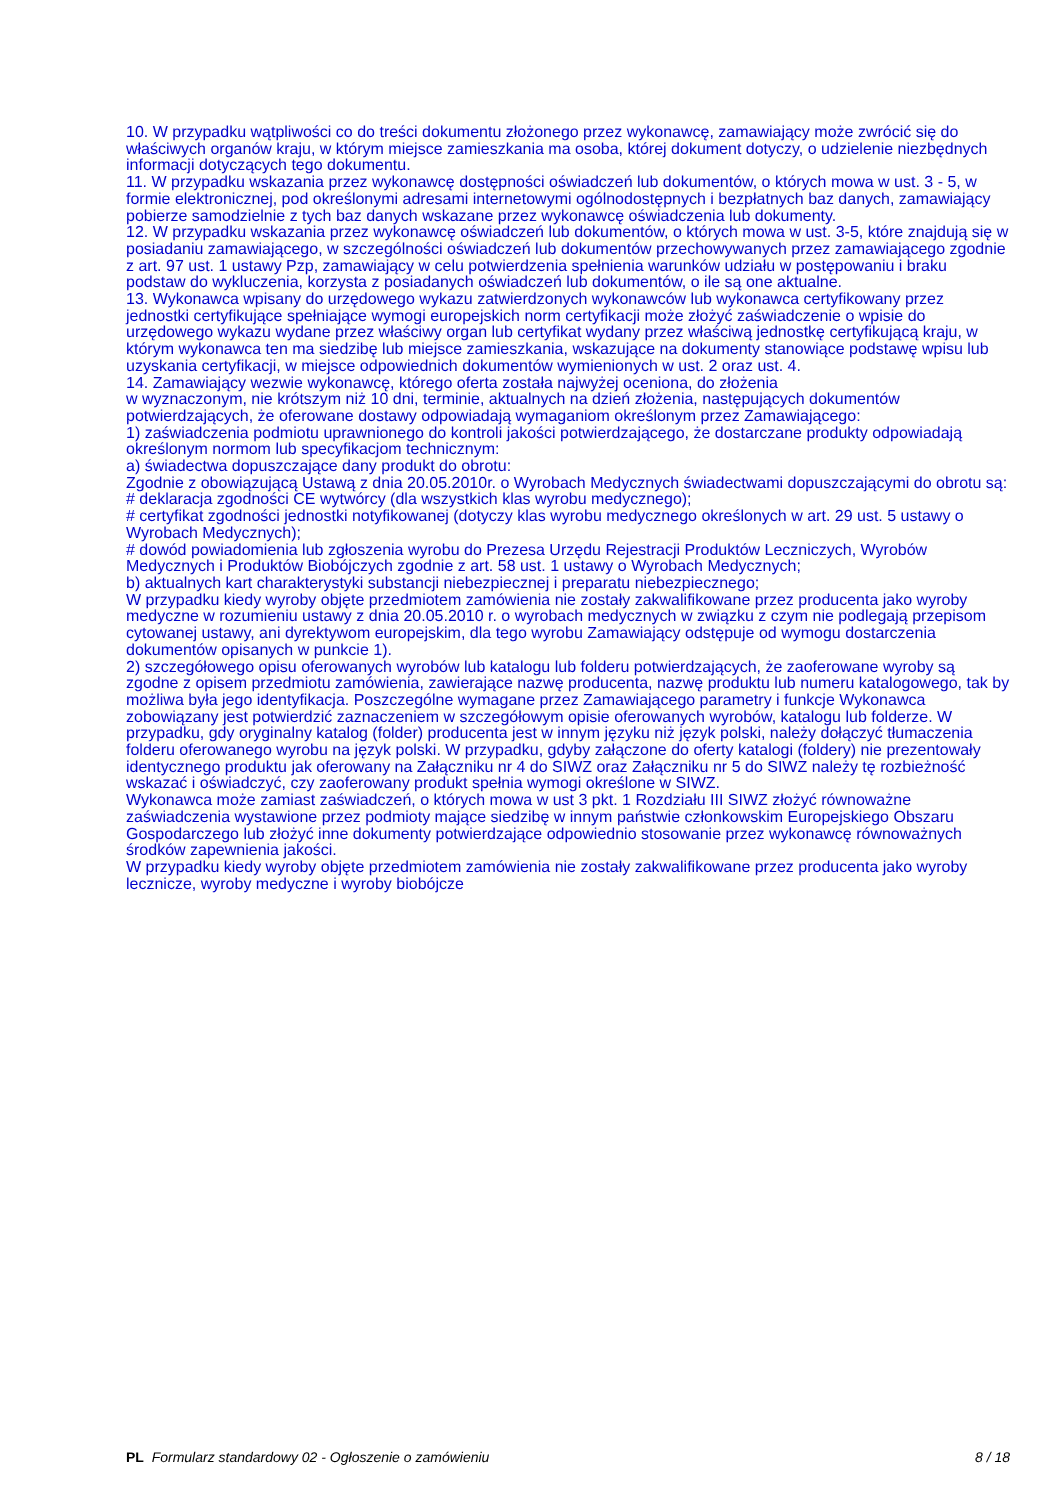10. W przypadku wątpliwości co do treści dokumentu złożonego przez wykonawcę, zamawiający może zwrócić się do właściwych organów kraju, w którym miejsce zamieszkania ma osoba, której dokument dotyczy, o udzielenie niezbędnych informacji dotyczących tego dokumentu.
11. W przypadku wskazania przez wykonawcę dostępności oświadczeń lub dokumentów, o których mowa w ust. 3 - 5, w formie elektronicznej, pod określonymi adresami internetowymi ogólnodostępnych i bezpłatnych baz danych, zamawiający pobierze samodzielnie z tych baz danych wskazane przez wykonawcę oświadczenia lub dokumenty.
12. W przypadku wskazania przez wykonawcę oświadczeń lub dokumentów, o których mowa w ust. 3-5, które znajdują się w posiadaniu zamawiającego, w szczególności oświadczeń lub dokumentów przechowywanych przez zamawiającego zgodnie z art. 97 ust. 1 ustawy Pzp, zamawiający w celu potwierdzenia spełnienia warunków udziału w postępowaniu i braku podstaw do wykluczenia, korzysta z posiadanych oświadczeń lub dokumentów, o ile są one aktualne.
13. Wykonawca wpisany do urzędowego wykazu zatwierdzonych wykonawców lub wykonawca certyfikowany przez jednostki certyfikujące spełniające wymogi europejskich norm certyfikacji może złożyć zaświadczenie o wpisie do urzędowego wykazu wydane przez właściwy organ lub certyfikat wydany przez właściwą jednostkę certyfikującą kraju, w którym wykonawca ten ma siedzibę lub miejsce zamieszkania, wskazujące na dokumenty stanowiące podstawę wpisu lub uzyskania certyfikacji, w miejsce odpowiednich dokumentów wymienionych w ust. 2 oraz ust. 4.
14. Zamawiający wezwie wykonawcę, którego oferta została najwyżej oceniona, do złożenia
w wyznaczonym, nie krótszym niż 10 dni, terminie, aktualnych na dzień złożenia, następujących dokumentów potwierdzających, że oferowane dostawy odpowiadają wymaganiom określonym przez Zamawiającego:
1) zaświadczenia podmiotu uprawnionego do kontroli jakości potwierdzającego, że dostarczane produkty odpowiadają określonym normom lub specyfikacjom technicznym:
a) świadectwa dopuszczające dany produkt do obrotu:
Zgodnie z obowiązującą Ustawą z dnia 20.05.2010r. o Wyrobach Medycznych świadectwami dopuszczającymi do obrotu są:
# deklaracja zgodności CE wytwórcy (dla wszystkich klas wyrobu medycznego);
# certyfikat zgodności jednostki notyfikowanej (dotyczy klas wyrobu medycznego określonych w art. 29 ust. 5 ustawy o Wyrobach Medycznych);
# dowód powiadomienia lub zgłoszenia wyrobu do Prezesa Urzędu Rejestracji Produktów Leczniczych, Wyrobów Medycznych i Produktów Biobójczych zgodnie z art. 58 ust. 1 ustawy o Wyrobach Medycznych;
b) aktualnych kart charakterystyki substancji niebezpiecznej i preparatu niebezpiecznego;
W przypadku kiedy wyroby objęte przedmiotem zamówienia nie zostały zakwalifikowane przez producenta jako wyroby medyczne w rozumieniu ustawy z dnia 20.05.2010 r. o wyrobach medycznych w związku z czym nie podlegają przepisom cytowanej ustawy, ani dyrektywom europejskim, dla tego wyrobu Zamawiający odstępuje od wymogu dostarczenia dokumentów opisanych w punkcie 1).
2) szczegółowego opisu oferowanych wyrobów lub katalogu lub folderu potwierdzających, że zaoferowane wyroby są zgodne z opisem przedmiotu zamówienia, zawierające nazwę producenta, nazwę produktu lub numeru katalogowego, tak by możliwa była jego identyfikacja. Poszczególne wymagane przez Zamawiającego parametry i funkcje Wykonawca zobowiązany jest potwierdzić zaznaczeniem w szczegółowym opisie oferowanych wyrobów, katalogu lub folderze. W przypadku, gdy oryginalny katalog (folder) producenta jest w innym języku niż język polski, należy dołączyć tłumaczenia folderu oferowanego wyrobu na język polski. W przypadku, gdyby załączone do oferty katalogi (foldery) nie prezentowały identycznego produktu jak oferowany na Załączniku nr 4 do SIWZ oraz Załączniku nr 5 do SIWZ należy tę rozbieżność wskazać i oświadczyć, czy zaoferowany produkt spełnia wymogi określone w SIWZ.
Wykonawca może zamiast zaświadczeń, o których mowa w ust 3 pkt. 1 Rozdziału III SIWZ złożyć równoważne zaświadczenia wystawione przez podmioty mające siedzibę w innym państwie członkowskim Europejskiego Obszaru Gospodarczego lub złożyć inne dokumenty potwierdzające odpowiednio stosowanie przez wykonawcę równoważnych środków zapewnienia jakości.
W przypadku kiedy wyroby objęte przedmiotem zamówienia nie zostały zakwalifikowane przez producenta jako wyroby lecznicze, wyroby medyczne i wyroby biobójcze
PL Formularz standardowy 02 - Ogłoszenie o zamówieniu 8 / 18